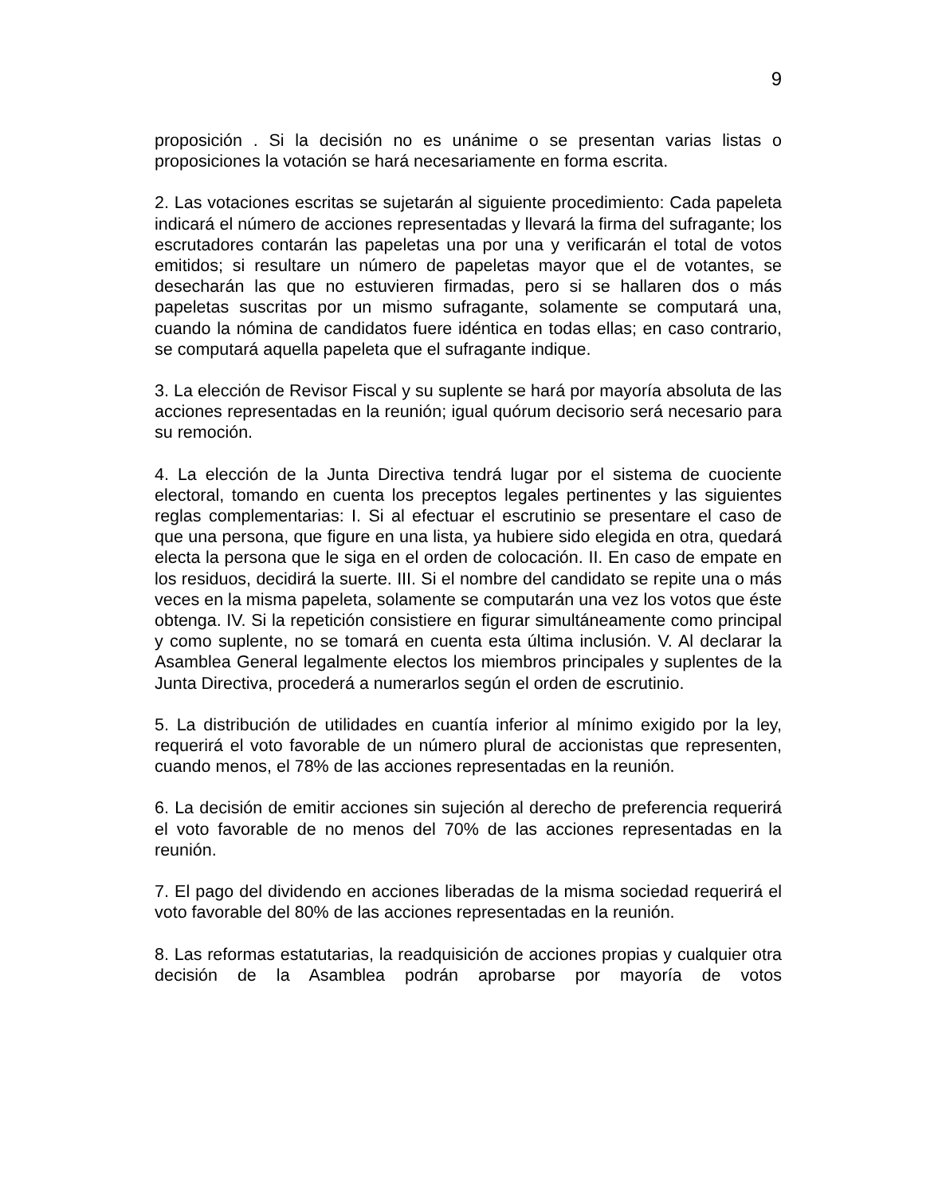9
proposición . Si la decisión no es unánime o se presentan varias listas o proposiciones la votación se hará necesariamente en forma escrita.
2. Las votaciones escritas se sujetarán al siguiente procedimiento: Cada papeleta indicará el número de acciones representadas y llevará la firma del sufragante; los escrutadores contarán las papeletas una por una y verificarán el total de votos emitidos; si resultare un número de papeletas mayor que el de votantes, se desecharán las que no estuvieren firmadas, pero si se hallaren dos o más papeletas suscritas por un mismo sufragante, solamente se computará una, cuando la nómina de candidatos fuere idéntica en todas ellas; en caso contrario, se computará aquella papeleta que el sufragante indique.
3. La elección de Revisor Fiscal y su suplente se hará por mayoría absoluta de las acciones representadas en la reunión; igual quórum decisorio será necesario para su remoción.
4. La elección de la Junta Directiva tendrá lugar por el sistema de cuociente electoral, tomando en cuenta los preceptos legales pertinentes y las siguientes reglas complementarias: I. Si al efectuar el escrutinio se presentare el caso de que una persona, que figure en una lista, ya hubiere sido elegida en otra, quedará electa la persona que le siga en el orden de colocación. II. En caso de empate en los residuos, decidirá la suerte. III. Si el nombre del candidato se repite una o más veces en la misma papeleta, solamente se computarán una vez los votos que éste obtenga. IV. Si la repetición consistiere en figurar simultáneamente como principal y como suplente, no se tomará en cuenta esta última inclusión. V. Al declarar la Asamblea General legalmente electos los miembros principales y suplentes de la Junta Directiva, procederá a numerarlos según el orden de escrutinio.
5. La distribución de utilidades en cuantía inferior al mínimo exigido por la ley, requerirá el voto favorable de un número plural de accionistas que representen, cuando menos, el 78% de las acciones representadas en la reunión.
6. La decisión de emitir acciones sin sujeción al derecho de preferencia requerirá el voto favorable de no menos del 70% de las acciones representadas en la reunión.
7. El pago del dividendo en acciones liberadas de la misma sociedad requerirá el voto favorable del 80% de las acciones representadas en la reunión.
8. Las reformas estatutarias, la readquisición de acciones propias y cualquier otra decisión de la Asamblea podrán aprobarse por mayoría de votos